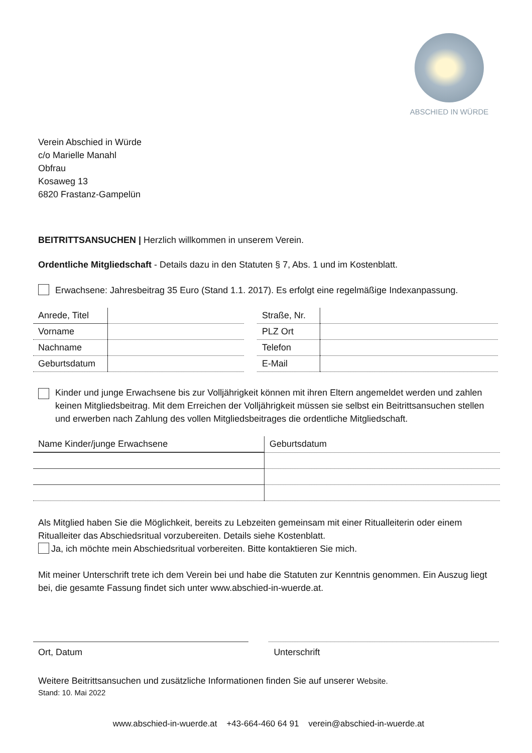ABSCHIED IN WÜRDE
Verein Abschied in Würde
c/o Marielle Manahl
Obfrau
Kosaweg 13
6820 Frastanz-Gampelün
BEITRITTSANSUCHEN | Herzlich willkommen in unserem Verein.
Ordentliche Mitgliedschaft - Details dazu in den Statuten § 7, Abs. 1 und im Kostenblatt.
Erwachsene: Jahresbeitrag 35 Euro (Stand 1.1. 2017). Es erfolgt eine regelmäßige Indexanpassung.
| Anrede, Titel | |
| Vorname | |
| Nachname | |
| Geburtsdatum | |
| Straße, Nr. | |
| PLZ Ort | |
| Telefon | |
| E-Mail | |
Kinder und junge Erwachsene bis zur Volljährigkeit können mit ihren Eltern angemeldet werden und zahlen keinen Mitgliedsbeitrag. Mit dem Erreichen der Volljährigkeit müssen sie selbst ein Beitrittsansuchen stellen und erwerben nach Zahlung des vollen Mitgliedsbeitrages die ordentliche Mitgliedschaft.
| Name Kinder/junge Erwachsene | Geburtsdatum |
Als Mitglied haben Sie die Möglichkeit, bereits zu Lebzeiten gemeinsam mit einer Ritualleiterin oder einem Ritualleiter das Abschiedsritual vorzubereiten. Details siehe Kostenblatt.
Ja, ich möchte mein Abschiedsritual vorbereiten. Bitte kontaktieren Sie mich.
Mit meiner Unterschrift trete ich dem Verein bei und habe die Statuten zur Kenntnis genommen. Ein Auszug liegt bei, die gesamte Fassung findet sich unter www.abschied-in-wuerde.at.
Ort, Datum Unterschrift
Weitere Beitrittsansuchen und zusätzliche Informationen finden Sie auf unserer Website.
Stand: 10. Mai 2022
www.abschied-in-wuerde.at +43-664-460 64 91 verein@abschied-in-wuerde.at